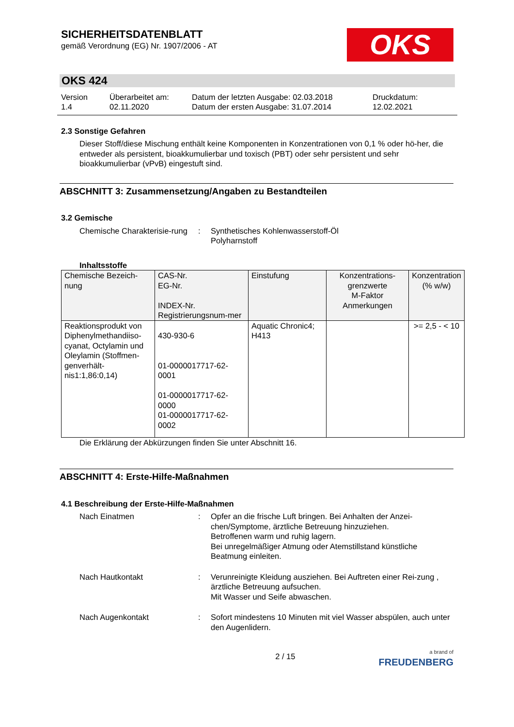SICHERHEITSDATENBLATT
gemäß Verordnung (EG) Nr. 1907/2006 - AT
OKS
OKS 424
Version
1.4
Überarbeitet am:
02.11.2020
Datum der letzten Ausgabe: 02.03.2018
Datum der ersten Ausgabe: 31.07.2014
Druckdatum:
12.02.2021
2.3 Sonstige Gefahren
Dieser Stoff/diese Mischung enthält keine Komponenten in Konzentrationen von 0,1 % oder hö-her, die entweder als persistent, bioakkumulierbar und toxisch (PBT) oder sehr persistent und sehr bioakkumulierbar (vPvB) eingestuft sind.
ABSCHNITT 3: Zusammensetzung/Angaben zu Bestandteilen
3.2 Gemische
Chemische Charakterisie-rung
: Synthetisches Kohlenwasserstoff-Öl
Polyharnstoff
Inhaltsstoffe
| Chemische Bezeich-nung | CAS-Nr. EG-Nr. INDEX-Nr. Registrierungsnum-mer | Einstufung | Konzentrations-grenzwerte M-Faktor Anmerkungen | Konzentration (% w/w) |
| --- | --- | --- | --- | --- |
| Reaktionsprodukt von Diphenylmethandiiso-cyanat, Octylamin und Oleylamin (Stoffmen-genverhält-nis1:1,86:0,14) | 430-930-6 01-0000017717-62-0001 01-0000017717-62-0000 01-0000017717-62-0002 | Aquatic Chronic4; H413 | | >= 2,5 - < 10 |
Die Erklärung der Abkürzungen finden Sie unter Abschnitt 16.
ABSCHNITT 4: Erste-Hilfe-Maßnahmen
4.1 Beschreibung der Erste-Hilfe-Maßnahmen
Nach Einatmen : Opfer an die frische Luft bringen. Bei Anhalten der Anzei-chen/Symptome, ärztliche Betreuung hinzuziehen.
Betroffenen warm und ruhig lagern.
Bei unregelmäßiger Atmung oder Atemstillstand künstliche Beatmung einleiten.
Nach Hautkontakt : Verunreinigte Kleidung ausziehen. Bei Auftreten einer Rei-zung , ärztliche Betreuung aufsuchen.
Mit Wasser und Seife abwaschen.
Nach Augenkontakt : Sofort mindestens 10 Minuten mit viel Wasser abspülen, auch unter den Augenlidern.
2 / 15
a brand of
FREUDENBERG